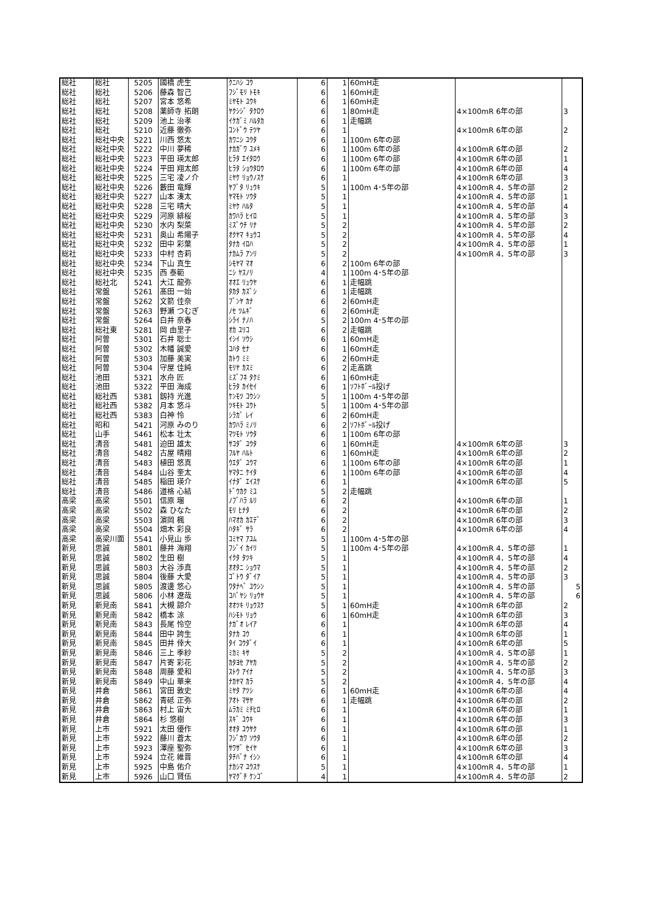| 総社 | 総社 | 5205 | 國橋 虎生 | ｸﾆﾊｼ ｺｳ | 6 | 1 | 60mH走 | | |
| 総社 | 総社 | 5206 | 藤森 智己 | ﾌｼﾞﾓﾘ ﾄﾓｷ | 6 | 1 | 60mH走 | | |
| 総社 | 総社 | 5207 | 宮本 悠希 | ﾐﾔﾓﾄ ﾕｳｷ | 6 | 1 | 60mH走 | | |
| 総社 | 総社 | 5208 | 薬師寺 拓朗 | ﾔｸｼｼﾞ ﾀｸﾛｳ | 6 | 1 | 80mH走 | 4×100mR 6年の部 | 3 |
| 総社 | 総社 | 5209 | 池上 治孝 | ｲｹｶﾞﾐ ﾊﾙﾀｶ | 6 | 1 | 走幅跳 | | |
| 総社 | 総社 | 5210 | 近藤 徹弥 | ｺﾝﾄﾞｳ ﾃﾂﾔ | 6 | 1 | | 4×100mR 6年の部 | 2 |
| 総社 | 総社中央 | 5221 | 川西 悠太 | ｶﾜﾆｼ ﾕｳﾀ | 6 | 1 | 100m 6年の部 | | |
| 総社 | 総社中央 | 5222 | 中川 夢稀 | ﾅｶｶﾞﾜ ﾕﾒｷ | 6 | 1 | 100m 6年の部 | 4×100mR 6年の部 | 2 |
| 総社 | 総社中央 | 5223 | 平田 瑛太郎 | ﾋﾗﾀ ｴｲﾀﾛｳ | 6 | 1 | 100m 6年の部 | 4×100mR 6年の部 | 1 |
| 総社 | 総社中央 | 5224 | 平田 翔太郎 | ﾋﾗﾀ ｼｮｳﾀﾛｳ | 6 | 1 | 100m 6年の部 | 4×100mR 6年の部 | 4 |
| 総社 | 総社中央 | 5225 | 三宅 凌ノ介 | ﾐﾔｹ ﾘｮｳﾉｽｹ | 6 | 1 | | 4×100mR 6年の部 | 3 |
| 総社 | 総社中央 | 5226 | 藪田 竜輝 | ﾔﾌﾞﾀ ﾘｭｳｷ | 5 | 1 | 100m 4･5年の部 | 4×100mR 4．5年の部 | 2 |
| 総社 | 総社中央 | 5227 | 山本 湊太 | ﾔﾏﾓﾄ ｿｳﾀ | 5 | 1 | | 4×100mR 4．5年の部 | 1 |
| 総社 | 総社中央 | 5228 | 三宅 晴大 | ﾐﾔｹ ﾊﾙﾀ | 5 | 1 | | 4×100mR 4．5年の部 | 4 |
| 総社 | 総社中央 | 5229 | 河原 緋桜 | ｶﾜﾊﾗ ﾋｲﾛ | 5 | 1 | | 4×100mR 4．5年の部 | 3 |
| 総社 | 総社中央 | 5230 | 水内 梨菜 | ﾐｽﾞｳﾁ ﾘﾅ | 5 | 2 | | 4×100mR 4．5年の部 | 2 |
| 総社 | 総社中央 | 5231 | 奥山 希陽子 | ｵｸﾔﾏ ｷｮｳｺ | 5 | 2 | | 4×100mR 4．5年の部 | 4 |
| 総社 | 総社中央 | 5232 | 田中 彩葉 | ﾀﾅｶ ｲﾛﾊ | 5 | 2 | | 4×100mR 4．5年の部 | 1 |
| 総社 | 総社中央 | 5233 | 中村 杏莉 | ﾅｶﾑﾗ ｱﾝﾘ | 5 | 2 | | 4×100mR 4．5年の部 | 3 |
| 総社 | 総社中央 | 5234 | 下山 真生 | ｼﾓﾔﾏ ﾏｵ | 6 | 2 | 100m 6年の部 | | |
| 総社 | 総社中央 | 5235 | 西 泰範 | ﾆｼ ﾔｽﾉﾘ | 4 | 1 | 100m 4･5年の部 | | |
| 総社 | 総社北 | 5241 | 大江 龍弥 | ｵｵｴ ﾘｭｳﾔ | 6 | 1 | 走幅跳 | | |
| 総社 | 常盤 | 5261 | 髙田 一始 | ﾀｶﾀ ｶｽﾞｼ | 6 | 1 | 走幅跳 | | |
| 総社 | 常盤 | 5262 | 文箭 佳奈 | ﾌﾞﾝﾔ ｶﾅ | 6 | 2 | 60mH走 | | |
| 総社 | 常盤 | 5263 | 野瀬 つむぎ | ﾉｾ ﾂﾑｷﾞ | 6 | 2 | 60mH走 | | |
| 総社 | 常盤 | 5264 | 白井 奈春 | ｼﾗｲ ﾅﾉﾊ | 5 | 2 | 100m 4･5年の部 | | |
| 総社 | 総社東 | 5281 | 岡 由里子 | ｵｶ ﾕﾘｺ | 6 | 2 | 走幅跳 | | |
| 総社 | 阿曽 | 5301 | 石井 聡士 | ｲｼｲ ｿｳｼ | 6 | 1 | 60mH走 | | |
| 総社 | 阿曽 | 5302 | 木幡 誠愛 | ｺﾊﾀ ｾﾅ | 6 | 1 | 60mH走 | | |
| 総社 | 阿曽 | 5303 | 加藤 美実 | ｶﾄｳ ﾐﾐ | 6 | 2 | 60mH走 | | |
| 総社 | 阿曽 | 5304 | 守屋 佳純 | ﾓﾘﾔ ｶｽﾐ | 6 | 2 | 走高跳 | | |
| 総社 | 池田 | 5321 | 水舟 匠 | ﾐｽﾞﾌﾈ ﾀｸﾐ | 6 | 1 | 60mH走 | | |
| 総社 | 池田 | 5322 | 平田 海成 | ﾋﾗﾀ ｶｲｾｲ | 6 | 1 | ｿﾌﾄﾎﾞｰﾙ投げ | | |
| 総社 | 総社西 | 5381 | 釼持 光進 | ｹﾝﾓﾂ ｺｳｼﾝ | 5 | 1 | 100m 4･5年の部 | | |
| 総社 | 総社西 | 5382 | 月本 悠斗 | ﾂｷﾓﾄ ﾕｳﾄ | 5 | 1 | 100m 4･5年の部 | | |
| 総社 | 総社西 | 5383 | 白神 怜 | ｼﾗｶﾞ ﾚｲ | 6 | 2 | 60mH走 | | |
| 総社 | 昭和 | 5421 | 河原 みのり | ｶﾜﾊﾗ ﾐﾉﾘ | 6 | 2 | ｿﾌﾄﾎﾞｰﾙ投げ | | |
| 総社 | 山手 | 5461 | 松本 壮太 | ﾏﾂﾓﾄ ｿｳﾀ | 6 | 1 | 100m 6年の部 | | |
| 総社 | 清音 | 5481 | 迫田 雄太 | ｻｺﾀﾞ ﾕｳﾀ | 6 | 1 | 60mH走 | 4×100mR 6年の部 | 3 |
| 総社 | 清音 | 5482 | 古屋 晴翔 | ﾌﾙﾔ ﾊﾙﾄ | 6 | 1 | 60mH走 | 4×100mR 6年の部 | 2 |
| 総社 | 清音 | 5483 | 植田 悠真 | ｳｴﾀﾞ ﾕｳﾏ | 6 | 1 | 100m 6年の部 | 4×100mR 6年の部 | 1 |
| 総社 | 清音 | 5484 | 山谷 奎太 | ﾔﾏﾀﾆ ｹｲﾀ | 6 | 1 | 100m 6年の部 | 4×100mR 6年の部 | 4 |
| 総社 | 清音 | 5485 | 稲田 瑛介 | ｲﾅﾀﾞ ｴｲｽｹ | 6 | 1 | | 4×100mR 6年の部 | 5 |
| 総社 | 清音 | 5486 | 道格 心結 | ﾄﾞｳｶｸ ﾐﾕ | 5 | 2 | 走幅跳 | | |
| 高梁 | 高梁 | 5501 | 信原 瑠 | ﾉﾌﾞﾊﾗ ﾙﾘ | 6 | 2 | | 4×100mR 6年の部 | 1 |
| 高梁 | 高梁 | 5502 | 森 ひなた | ﾓﾘ ﾋﾅﾀ | 6 | 2 | | 4×100mR 6年の部 | 2 |
| 高梁 | 高梁 | 5503 | 濵岡 楓 | ﾊﾏｵｶ ｶｴﾃﾞ | 6 | 2 | | 4×100mR 6年の部 | 3 |
| 高梁 | 高梁 | 5504 | 畑木 彩良 | ﾊﾀｷﾞ ｻﾗ | 6 | 2 | | 4×100mR 6年の部 | 4 |
| 高梁 | 高梁川面 | 5541 | 小見山 歩 | ｺﾐﾔﾏ ｱﾕﾑ | 5 | 1 | 100m 4･5年の部 | | |
| 新見 | 思誠 | 5801 | 藤井 海翔 | ﾌｼﾞｲ ｶｲﾘ | 5 | 1 | 100m 4･5年の部 | 4×100mR 4．5年の部 | 1 |
| 新見 | 思誠 | 5802 | 生田 樹 | ｲｸﾀ ﾀﾂｷ | 5 | 1 | | 4×100mR 4．5年の部 | 4 |
| 新見 | 思誠 | 5803 | 大谷 渉真 | ｵｵﾀﾆ ｼｮｳﾏ | 5 | 1 | | 4×100mR 4．5年の部 | 2 |
| 新見 | 思誠 | 5804 | 後藤 大愛 | ｺﾞﾄｳ ﾀﾞｲｱ | 5 | 1 | | 4×100mR 4．5年の部 | 3 |
| 新見 | 思誠 | 5805 | 渡邊 悠心 | ﾜﾀﾅﾍﾞ ﾕｳｼﾝ | 5 | 1 | | 4×100mR 4．5年の部 | 5 |
| 新見 | 思誠 | 5806 | 小林 遼哉 | ｺﾊﾞﾔｼ ﾘｮｳﾔ | 5 | 1 | | 4×100mR 4．5年の部 | 6 |
| 新見 | 新見南 | 5841 | 大槻 諒介 | ｵｵﾂｷ ﾘｮｳｽｹ | 5 | 1 | 60mH走 | 4×100mR 6年の部 | 2 |
| 新見 | 新見南 | 5842 | 橋本 涼 | ﾊｼﾓﾄ ﾘｮｳ | 6 | 1 | 60mH走 | 4×100mR 6年の部 | 3 |
| 新見 | 新見南 | 5843 | 長尾 怜空 | ﾅｶﾞｵ ﾚｲｱ | 6 | 1 | | 4×100mR 6年の部 | 4 |
| 新見 | 新見南 | 5844 | 田中 誇生 | ﾀﾅｶ ｺｳ | 6 | 1 | | 4×100mR 6年の部 | 1 |
| 新見 | 新見南 | 5845 | 田井 倖大 | ﾀｲ ｺｳﾀﾞｲ | 6 | 1 | | 4×100mR 6年の部 | 5 |
| 新見 | 新見南 | 5846 | 三上 季紗 | ﾐｶﾐ ｷｻ | 5 | 2 | | 4×100mR 4．5年の部 | 1 |
| 新見 | 新見南 | 5847 | 片寄 彩花 | ｶﾀﾖｾ ｱﾔｶ | 5 | 2 | | 4×100mR 4．5年の部 | 2 |
| 新見 | 新見南 | 5848 | 周藤 愛和 | ｽﾄｳ ｱｲﾅ | 5 | 2 | | 4×100mR 4．5年の部 | 3 |
| 新見 | 新見南 | 5849 | 中山 華来 | ﾅｶﾔﾏ ｶﾗ | 5 | 2 | | 4×100mR 4．5年の部 | 4 |
| 新見 | 井倉 | 5861 | 宮田 敦史 | ﾐﾔﾀ ｱﾂｼ | 6 | 1 | 60mH走 | 4×100mR 6年の部 | 4 |
| 新見 | 井倉 | 5862 | 青砥 正弥 | ｱｵﾄ ﾏｻﾔ | 6 | 1 | 走幅跳 | 4×100mR 6年の部 | 2 |
| 新見 | 井倉 | 5863 | 村上 宙大 | ﾑﾗｶﾐ ﾐﾁﾋﾛ | 6 | 1 | | 4×100mR 6年の部 | 1 |
| 新見 | 井倉 | 5864 | 杉 悠樹 | ｽｷﾞ ﾕｳｷ | 6 | 1 | | 4×100mR 6年の部 | 3 |
| 新見 | 上市 | 5921 | 太田 優作 | ｵｵﾀ ﾕｳｻｸ | 6 | 1 | | 4×100mR 6年の部 | 1 |
| 新見 | 上市 | 5922 | 藤川 蒼太 | ﾌｼﾞｶﾜ ｿｳﾀ | 6 | 1 | | 4×100mR 6年の部 | 2 |
| 新見 | 上市 | 5923 | 澤座 聖弥 | ｻﾜｻﾞ ｾｲﾔ | 6 | 1 | | 4×100mR 6年の部 | 3 |
| 新見 | 上市 | 5924 | 立花 維晋 | ﾀﾁﾊﾞﾅ ｲｼﾝ | 6 | 1 | | 4×100mR 6年の部 | 4 |
| 新見 | 上市 | 5925 | 中島 佑介 | ﾅｶｼﾏ ﾕｳｽｹ | 5 | 1 | | 4×100mR 4．5年の部 | 1 |
| 新見 | 上市 | 5926 | 山口 賢伍 | ﾔﾏｸﾞﾁ ｹﾝｺﾞ | 4 | 1 | | 4×100mR 4．5年の部 | 2 |